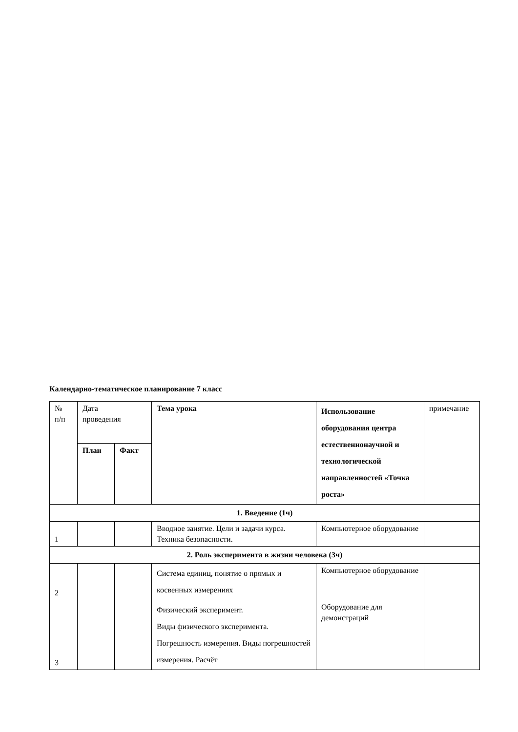Календарно-тематическое планирование 7 класс
| № п/п | Дата проведения | | Тема урока | Использование оборудования центра естественнонаучной и технологической направленностей «Точка роста» | примечание |
| --- | --- | --- | --- | --- | --- |
| | План | Факт | | | |
| 1. Введение (1ч) | | | | | |
| 1 | | | Вводное занятие. Цели и задачи курса. Техника безопасности. | Компьютерное оборудование | |
| 2. Роль эксперимента в жизни человека (3ч) | | | | | |
| 2 | | | Система единиц, понятие о прямых и косвенных измерениях | Компьютерное оборудование | |
| 3 | | | Физический эксперимент. Виды физического эксперимента. Погрешность измерения. Виды погрешностей измерения. Расчёт | Оборудование для демонстраций | |